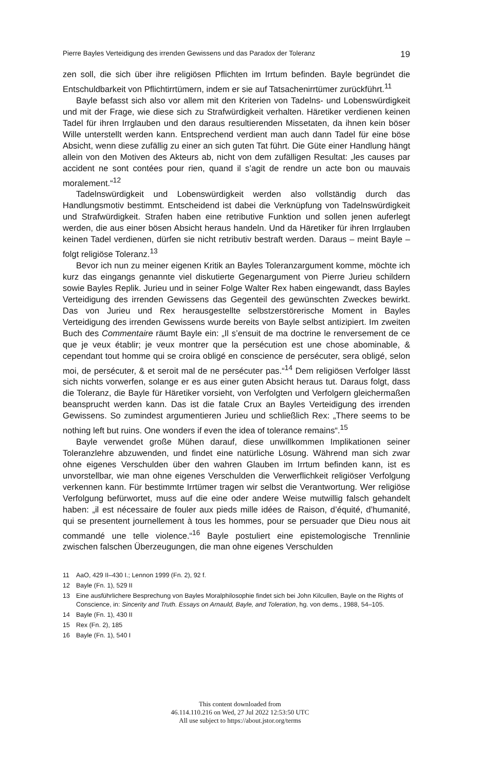Pierre Bayles Verteidigung des irrenden Gewissens und das Paradox der Toleranz 19
zen soll, die sich über ihre religiösen Pflichten im Irrtum befinden. Bayle begründet die Entschuldbarkeit von Pflichtirrtümern, indem er sie auf Tatsachenirrtümer zurückführt.<sup>11</sup>
Bayle befasst sich also vor allem mit den Kriterien von Tadelns- und Lobenswürdigkeit und mit der Frage, wie diese sich zu Strafwürdigkeit verhalten. Häretiker verdienen keinen Tadel für ihren Irrglauben und den daraus resultierenden Missetaten, da ihnen kein böser Wille unterstellt werden kann. Entsprechend verdient man auch dann Tadel für eine böse Absicht, wenn diese zufällig zu einer an sich guten Tat führt. Die Güte einer Handlung hängt allein von den Motiven des Akteurs ab, nicht von dem zufälligen Resultat: „les causes par accident ne sont contées pour rien, quand il s’agit de rendre un acte bon ou mauvais moralement.“<sup>12</sup>
Tadelnswürdigkeit und Lobenswürdigkeit werden also vollständig durch das Handlungsmotiv bestimmt. Entscheidend ist dabei die Verknüpfung von Tadelnswürdigkeit und Strafwürdigkeit. Strafen haben eine retributive Funktion und sollen jenen auferlegt werden, die aus einer bösen Absicht heraus handeln. Und da Häretiker für ihren Irrglauben keinen Tadel verdienen, dürfen sie nicht retributiv bestraft werden. Daraus – meint Bayle – folgt religiöse Toleranz.<sup>13</sup>
Bevor ich nun zu meiner eigenen Kritik an Bayles Toleranzargument komme, möchte ich kurz das eingangs genannte viel diskutierte Gegenargument von Pierre Jurieu schildern sowie Bayles Replik. Jurieu und in seiner Folge Walter Rex haben eingewandt, dass Bayles Verteidigung des irrenden Gewissens das Gegenteil des gewünschten Zweckes bewirkt. Das von Jurieu und Rex herausgestellte selbstzerstörerische Moment in Bayles Verteidigung des irrenden Gewissens wurde bereits von Bayle selbst antizipiert. Im zweiten Buch des Commentaire räumt Bayle ein: „Il s’ensuit de ma doctrine le renversement de ce que je veux établir; je veux montrer que la persécution est une chose abominable, & cependant tout homme qui se croira obligé en conscience de persécuter, sera obligé, selon moi, de persécuter, & et seroit mal de ne persécuter pas.“<sup>14</sup> Dem religiösen Verfolger lässt sich nichts vorwerfen, solange er es aus einer guten Absicht heraus tut. Daraus folgt, dass die Toleranz, die Bayle für Häretiker vorsieht, von Verfolgten und Verfolgern gleichermaßen beansprucht werden kann. Das ist die fatale Crux an Bayles Verteidigung des irrenden Gewissens. So zumindest argumentieren Jurieu und schließlich Rex: „There seems to be nothing left but ruins. One wonders if even the idea of tolerance remains“.<sup>15</sup>
Bayle verwendet große Mühen darauf, diese unwillkommen Implikationen seiner Toleranzlehre abzuwenden, und findet eine natürliche Lösung. Während man sich zwar ohne eigenes Verschulden über den wahren Glauben im Irrtum befinden kann, ist es unvorstellbar, wie man ohne eigenes Verschulden die Verwerflichkeit religiöser Verfolgung verkennen kann. Für bestimmte Irrtümer tragen wir selbst die Verantwortung. Wer religiöse Verfolgung befürwortet, muss auf die eine oder andere Weise mutwillig falsch gehandelt haben: „il est nécessaire de fouler aux pieds mille idées de Raison, d’équité, d’humanité, qui se presentent journellement à tous les hommes, pour se persuader que Dieu nous ait commandé une telle violence.“<sup>16</sup> Bayle postuliert eine epistemologische Trennlinie zwischen falschen Überzeugungen, die man ohne eigenes Verschulden
11 AaO, 429 II–430 I.; Lennon 1999 (Fn. 2), 92 f.
12 Bayle (Fn. 1), 529 II
13 Eine ausführlichere Besprechung von Bayles Moralphilosophie findet sich bei John Kilcullen, Bayle on the Rights of Conscience, in: Sincerity and Truth. Essays on Arnauld, Bayle, and Toleration, hg. von dems., 1988, 54–105.
14 Bayle (Fn. 1), 430 II
15 Rex (Fn. 2), 185
16 Bayle (Fn. 1), 540 I
This content downloaded from
46.114.110.216 on Wed, 27 Jul 2022 12:53:50 UTC
All use subject to https://about.jstor.org/terms